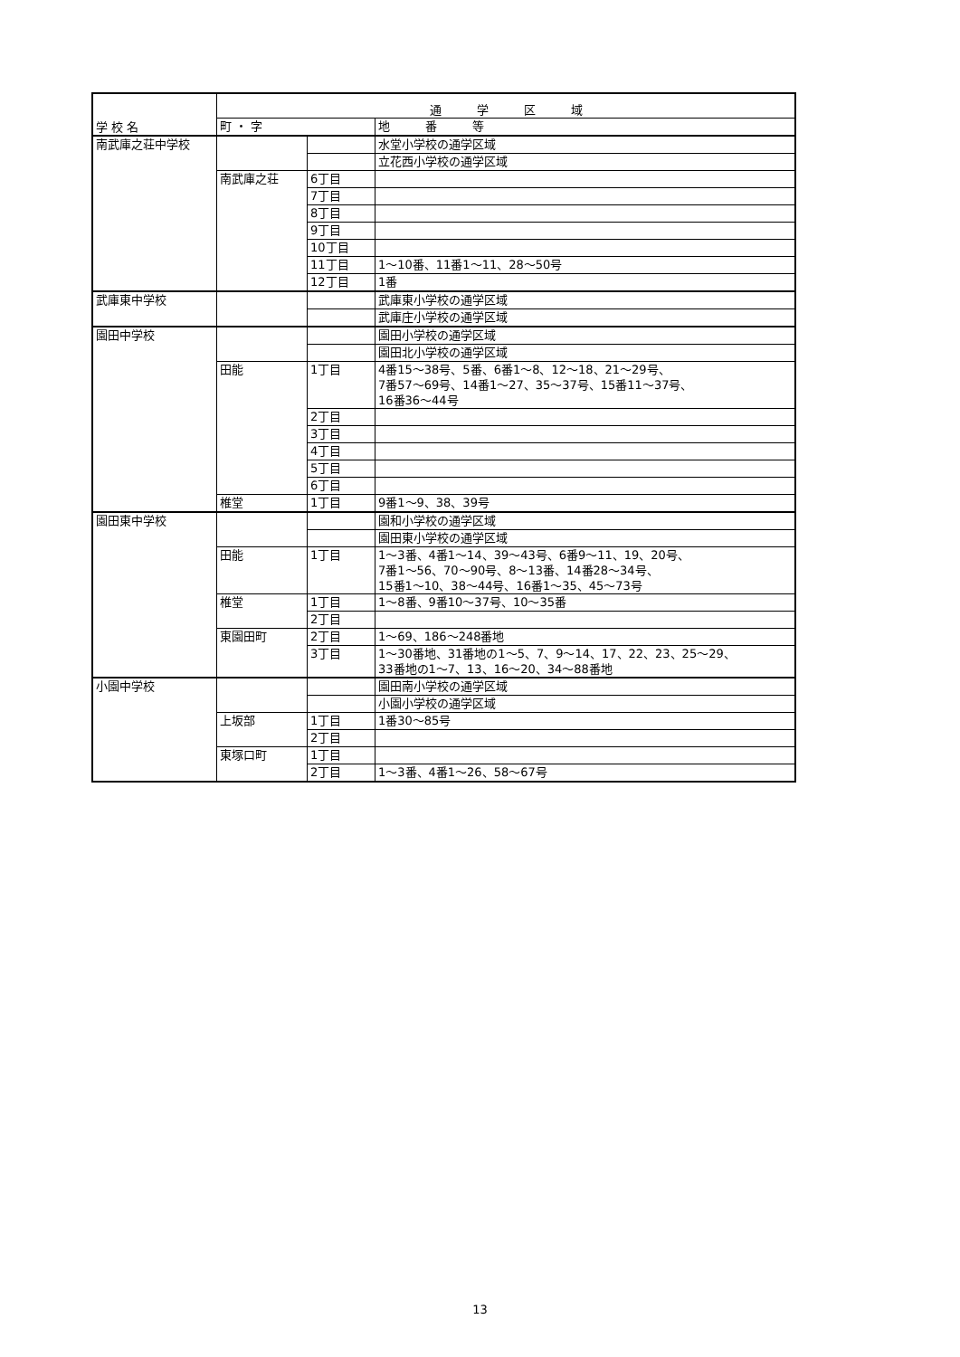| 学 校 名 | 通 学 区 域 | | |
| --- | --- | --- | --- |
| | 町 ・ 字 | | 地 番 等 |
| 南武庫之荘中学校 | | | 水堂小学校の通学区域 |
| | | | 立花西小学校の通学区域 |
| | 南武庫之荘 | 6丁目 | |
| | | 7丁目 | |
| | | 8丁目 | |
| | | 9丁目 | |
| | | 10丁目 | |
| | | 11丁目 | 1～10番、11番1～11、28～50号 |
| | | 12丁目 | 1番 |
| 武庫東中学校 | | | 武庫東小学校の通学区域 |
| | | | 武庫庄小学校の通学区域 |
| 園田中学校 | | | 園田小学校の通学区域 |
| | | | 園田北小学校の通学区域 |
| | 田能 | 1丁目 | 4番15～38号、5番、6番1～8、12～18、21～29号、 7番57～69号、14番1～27、35～37号、15番11～37号、 16番36～44号 |
| | | 2丁目 | |
| | | 3丁目 | |
| | | 4丁目 | |
| | | 5丁目 | |
| | | 6丁目 | |
| | 椎堂 | 1丁目 | 9番1～9、38、39号 |
| 園田東中学校 | | | 園和小学校の通学区域 |
| | | | 園田東小学校の通学区域 |
| | 田能 | 1丁目 | 1～3番、4番1～14、39～43号、6番9～11、19、20号、 7番1～56、70～90号、8～13番、14番28～34号、 15番1～10、38～44号、16番1～35、45～73号 |
| | 椎堂 | 1丁目 | 1～8番、9番10～37号、10～35番 |
| | | 2丁目 | |
| | 東園田町 | 2丁目 | 1～69、186～248番地 |
| | | 3丁目 | 1～30番地、31番地の1～5、7、9～14、17、22、23、25～29、 33番地の1～7、13、16～20、34～88番地 |
| 小園中学校 | | | 園田南小学校の通学区域 |
| | | | 小園小学校の通学区域 |
| | 上坂部 | 1丁目 | 1番30～85号 |
| | | 2丁目 | |
| | 東塚口町 | 1丁目 | |
| | | 2丁目 | 1～3番、4番1～26、58～67号 |
13